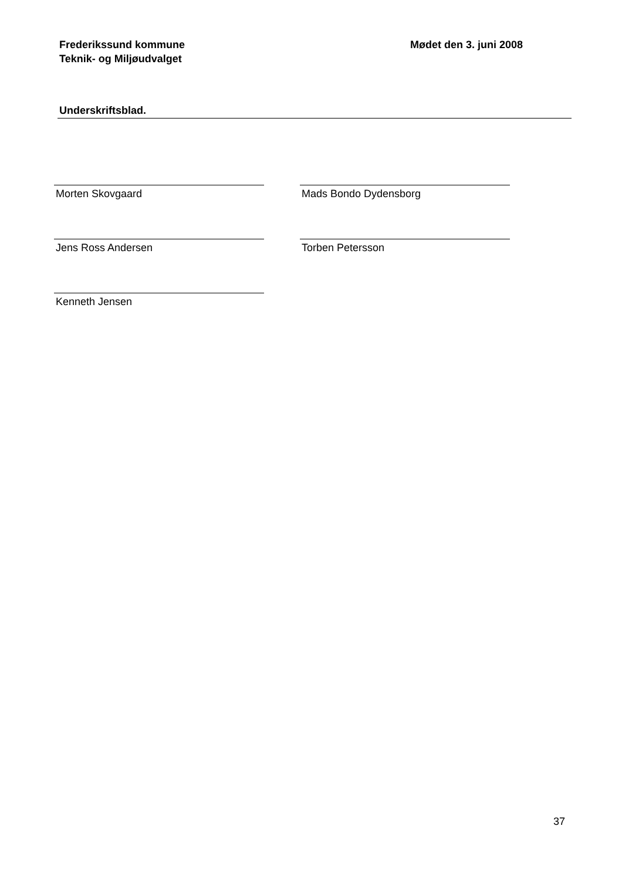Frederikssund kommune
Teknik- og Miljøudvalget
Mødet den 3. juni 2008
Underskriftsblad.
Morten Skovgaard Mads Bondo Dydensborg
Jens Ross Andersen Torben Petersson
Kenneth Jensen
37